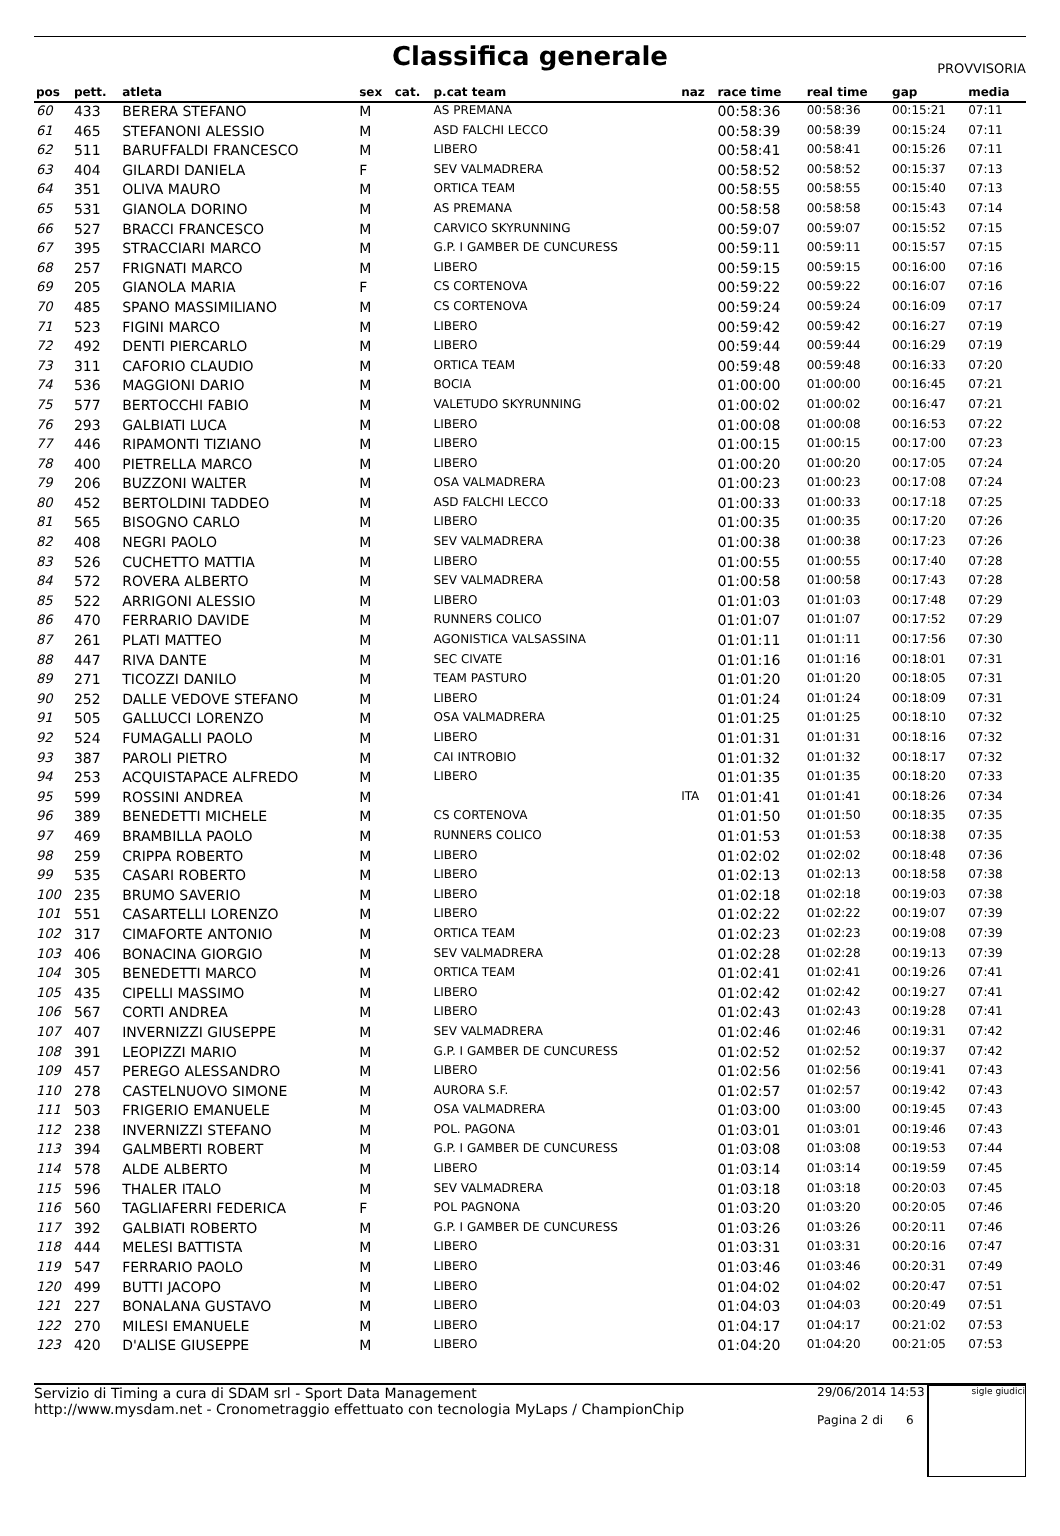Classifica generale
PROVVISORIA
| pos | pett. | atleta | sex | cat. | p.cat team | naz | race time | real time | gap | media |
| --- | --- | --- | --- | --- | --- | --- | --- | --- | --- | --- |
| 60 | 433 | BERERA STEFANO | M | | AS PREMANA | | 00:58:36 | 00:58:36 | 00:15:21 | 07:11 |
| 61 | 465 | STEFANONI ALESSIO | M | | ASD FALCHI LECCO | | 00:58:39 | 00:58:39 | 00:15:24 | 07:11 |
| 62 | 511 | BARUFFALDI FRANCESCO | M | | LIBERO | | 00:58:41 | 00:58:41 | 00:15:26 | 07:11 |
| 63 | 404 | GILARDI DANIELA | F | | SEV VALMADRERA | | 00:58:52 | 00:58:52 | 00:15:37 | 07:13 |
| 64 | 351 | OLIVA MAURO | M | | ORTICA TEAM | | 00:58:55 | 00:58:55 | 00:15:40 | 07:13 |
| 65 | 531 | GIANOLA DORINO | M | | AS PREMANA | | 00:58:58 | 00:58:58 | 00:15:43 | 07:14 |
| 66 | 527 | BRACCI FRANCESCO | M | | CARVICO SKYRUNNING | | 00:59:07 | 00:59:07 | 00:15:52 | 07:15 |
| 67 | 395 | STRACCIARI MARCO | M | | G.P. I GAMBER DE CUNCURESS | | 00:59:11 | 00:59:11 | 00:15:57 | 07:15 |
| 68 | 257 | FRIGNATI MARCO | M | | LIBERO | | 00:59:15 | 00:59:15 | 00:16:00 | 07:16 |
| 69 | 205 | GIANOLA MARIA | F | | CS CORTENOVA | | 00:59:22 | 00:59:22 | 00:16:07 | 07:16 |
| 70 | 485 | SPANO MASSIMILIANO | M | | CS CORTENOVA | | 00:59:24 | 00:59:24 | 00:16:09 | 07:17 |
| 71 | 523 | FIGINI MARCO | M | | LIBERO | | 00:59:42 | 00:59:42 | 00:16:27 | 07:19 |
| 72 | 492 | DENTI PIERCARLO | M | | LIBERO | | 00:59:44 | 00:59:44 | 00:16:29 | 07:19 |
| 73 | 311 | CAFORIO CLAUDIO | M | | ORTICA TEAM | | 00:59:48 | 00:59:48 | 00:16:33 | 07:20 |
| 74 | 536 | MAGGIONI DARIO | M | | BOCIA | | 01:00:00 | 01:00:00 | 00:16:45 | 07:21 |
| 75 | 577 | BERTOCCHI FABIO | M | | VALETUDO SKYRUNNING | | 01:00:02 | 01:00:02 | 00:16:47 | 07:21 |
| 76 | 293 | GALBIATI LUCA | M | | LIBERO | | 01:00:08 | 01:00:08 | 00:16:53 | 07:22 |
| 77 | 446 | RIPAMONTI TIZIANO | M | | LIBERO | | 01:00:15 | 01:00:15 | 00:17:00 | 07:23 |
| 78 | 400 | PIETRELLA MARCO | M | | LIBERO | | 01:00:20 | 01:00:20 | 00:17:05 | 07:24 |
| 79 | 206 | BUZZONI WALTER | M | | OSA VALMADRERA | | 01:00:23 | 01:00:23 | 00:17:08 | 07:24 |
| 80 | 452 | BERTOLDINI TADDEO | M | | ASD FALCHI LECCO | | 01:00:33 | 01:00:33 | 00:17:18 | 07:25 |
| 81 | 565 | BISOGNO CARLO | M | | LIBERO | | 01:00:35 | 01:00:35 | 00:17:20 | 07:26 |
| 82 | 408 | NEGRI PAOLO | M | | SEV VALMADRERA | | 01:00:38 | 01:00:38 | 00:17:23 | 07:26 |
| 83 | 526 | CUCHETTO MATTIA | M | | LIBERO | | 01:00:55 | 01:00:55 | 00:17:40 | 07:28 |
| 84 | 572 | ROVERA ALBERTO | M | | SEV VALMADRERA | | 01:00:58 | 01:00:58 | 00:17:43 | 07:28 |
| 85 | 522 | ARRIGONI ALESSIO | M | | LIBERO | | 01:01:03 | 01:01:03 | 00:17:48 | 07:29 |
| 86 | 470 | FERRARIO DAVIDE | M | | RUNNERS COLICO | | 01:01:07 | 01:01:07 | 00:17:52 | 07:29 |
| 87 | 261 | PLATI MATTEO | M | | AGONISTICA VALSASSINA | | 01:01:11 | 01:01:11 | 00:17:56 | 07:30 |
| 88 | 447 | RIVA DANTE | M | | SEC CIVATE | | 01:01:16 | 01:01:16 | 00:18:01 | 07:31 |
| 89 | 271 | TICOZZI DANILO | M | | TEAM PASTURO | | 01:01:20 | 01:01:20 | 00:18:05 | 07:31 |
| 90 | 252 | DALLE VEDOVE STEFANO | M | | LIBERO | | 01:01:24 | 01:01:24 | 00:18:09 | 07:31 |
| 91 | 505 | GALLUCCI LORENZO | M | | OSA VALMADRERA | | 01:01:25 | 01:01:25 | 00:18:10 | 07:32 |
| 92 | 524 | FUMAGALLI PAOLO | M | | LIBERO | | 01:01:31 | 01:01:31 | 00:18:16 | 07:32 |
| 93 | 387 | PAROLI PIETRO | M | | CAI INTROBIO | | 01:01:32 | 01:01:32 | 00:18:17 | 07:32 |
| 94 | 253 | ACQUISTAPACE ALFREDO | M | | LIBERO | | 01:01:35 | 01:01:35 | 00:18:20 | 07:33 |
| 95 | 599 | ROSSINI ANDREA | M | | | ITA | 01:01:41 | 01:01:41 | 00:18:26 | 07:34 |
| 96 | 389 | BENEDETTI MICHELE | M | | CS CORTENOVA | | 01:01:50 | 01:01:50 | 00:18:35 | 07:35 |
| 97 | 469 | BRAMBILLA PAOLO | M | | RUNNERS COLICO | | 01:01:53 | 01:01:53 | 00:18:38 | 07:35 |
| 98 | 259 | CRIPPA ROBERTO | M | | LIBERO | | 01:02:02 | 01:02:02 | 00:18:48 | 07:36 |
| 99 | 535 | CASARI ROBERTO | M | | LIBERO | | 01:02:13 | 01:02:13 | 00:18:58 | 07:38 |
| 100 | 235 | BRUMO SAVERIO | M | | LIBERO | | 01:02:18 | 01:02:18 | 00:19:03 | 07:38 |
| 101 | 551 | CASARTELLI LORENZO | M | | LIBERO | | 01:02:22 | 01:02:22 | 00:19:07 | 07:39 |
| 102 | 317 | CIMAFORTE ANTONIO | M | | ORTICA TEAM | | 01:02:23 | 01:02:23 | 00:19:08 | 07:39 |
| 103 | 406 | BONACINA GIORGIO | M | | SEV VALMADRERA | | 01:02:28 | 01:02:28 | 00:19:13 | 07:39 |
| 104 | 305 | BENEDETTI MARCO | M | | ORTICA TEAM | | 01:02:41 | 01:02:41 | 00:19:26 | 07:41 |
| 105 | 435 | CIPELLI MASSIMO | M | | LIBERO | | 01:02:42 | 01:02:42 | 00:19:27 | 07:41 |
| 106 | 567 | CORTI ANDREA | M | | LIBERO | | 01:02:43 | 01:02:43 | 00:19:28 | 07:41 |
| 107 | 407 | INVERNIZZI GIUSEPPE | M | | SEV VALMADRERA | | 01:02:46 | 01:02:46 | 00:19:31 | 07:42 |
| 108 | 391 | LEOPIZZI MARIO | M | | G.P. I GAMBER DE CUNCURESS | | 01:02:52 | 01:02:52 | 00:19:37 | 07:42 |
| 109 | 457 | PEREGO ALESSANDRO | M | | LIBERO | | 01:02:56 | 01:02:56 | 00:19:41 | 07:43 |
| 110 | 278 | CASTELNUOVO SIMONE | M | | AURORA S.F. | | 01:02:57 | 01:02:57 | 00:19:42 | 07:43 |
| 111 | 503 | FRIGERIO EMANUELE | M | | OSA VALMADRERA | | 01:03:00 | 01:03:00 | 00:19:45 | 07:43 |
| 112 | 238 | INVERNIZZI STEFANO | M | | POL. PAGONA | | 01:03:01 | 01:03:01 | 00:19:46 | 07:43 |
| 113 | 394 | GALMBERTI ROBERT | M | | G.P. I GAMBER DE CUNCURESS | | 01:03:08 | 01:03:08 | 00:19:53 | 07:44 |
| 114 | 578 | ALDE ALBERTO | M | | LIBERO | | 01:03:14 | 01:03:14 | 00:19:59 | 07:45 |
| 115 | 596 | THALER ITALO | M | | SEV VALMADRERA | | 01:03:18 | 01:03:18 | 00:20:03 | 07:45 |
| 116 | 560 | TAGLIAFERRI FEDERICA | F | | POL PAGNONA | | 01:03:20 | 01:03:20 | 00:20:05 | 07:46 |
| 117 | 392 | GALBIATI ROBERTO | M | | G.P. I GAMBER DE CUNCURESS | | 01:03:26 | 01:03:26 | 00:20:11 | 07:46 |
| 118 | 444 | MELESI BATTISTA | M | | LIBERO | | 01:03:31 | 01:03:31 | 00:20:16 | 07:47 |
| 119 | 547 | FERRARIO PAOLO | M | | LIBERO | | 01:03:46 | 01:03:46 | 00:20:31 | 07:49 |
| 120 | 499 | BUTTI JACOPO | M | | LIBERO | | 01:04:02 | 01:04:02 | 00:20:47 | 07:51 |
| 121 | 227 | BONALANA GUSTAVO | M | | LIBERO | | 01:04:03 | 01:04:03 | 00:20:49 | 07:51 |
| 122 | 270 | MILESI EMANUELE | M | | LIBERO | | 01:04:17 | 01:04:17 | 00:21:02 | 07:53 |
| 123 | 420 | D'ALISE GIUSEPPE | M | | LIBERO | | 01:04:20 | 01:04:20 | 00:21:05 | 07:53 |
Servizio di Timing a cura di SDAM srl - Sport Data Management
http://www.mysdam.net - Cronometraggio effettuato con tecnologia MyLaps / ChampionChip
29/06/2014 14:53
Pagina 2 di 6
sigle giudici